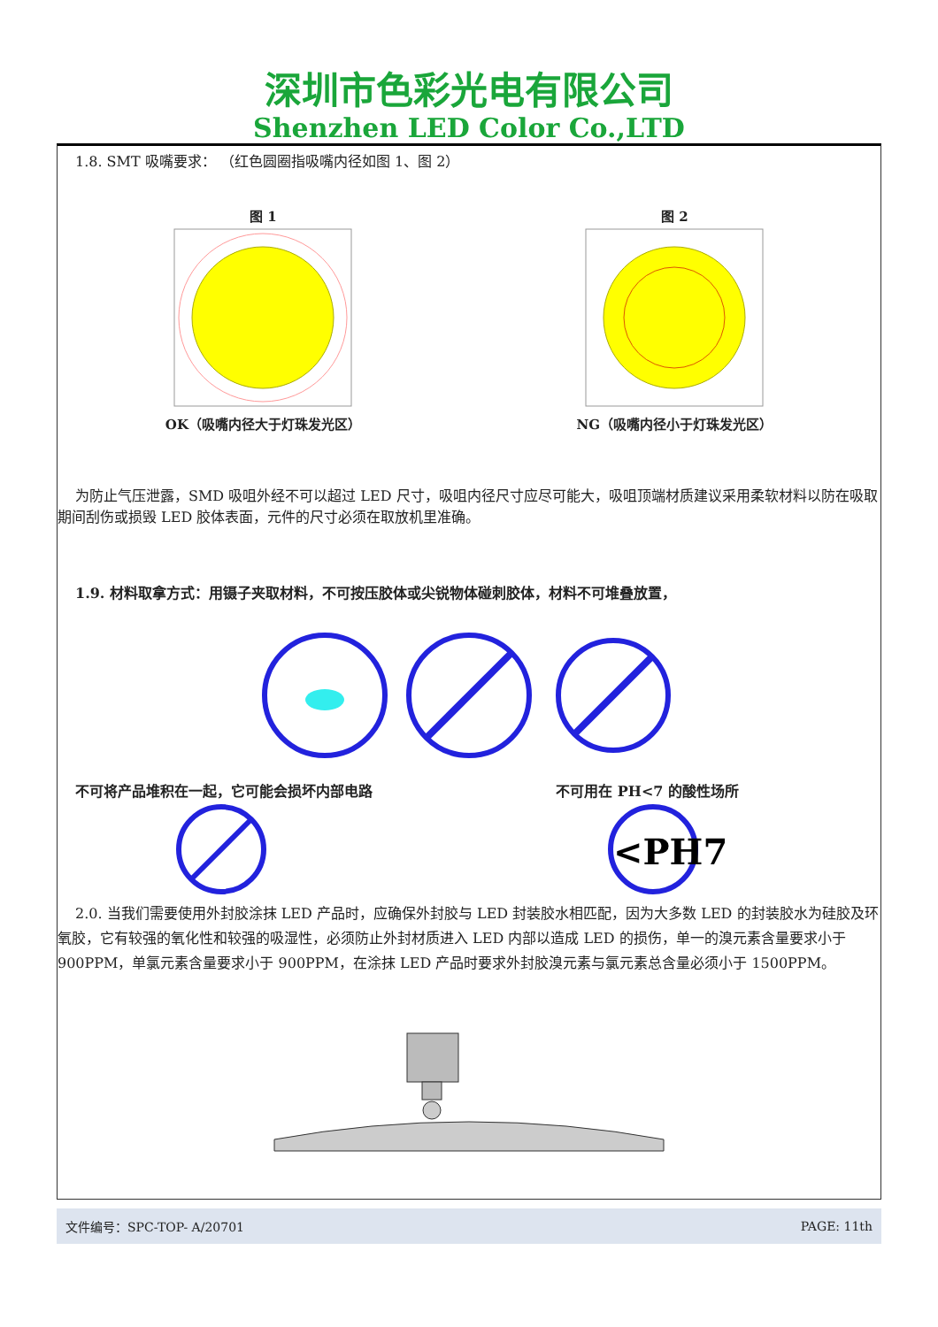深圳市色彩光电有限公司
Shenzhen LED Color Co.,LTD
1.8. SMT 吸嘴要求： （红色圆圈指吸嘴内径如图 1、图 2）
图 1
OK（吸嘴内径大于灯珠发光区）
图 2
NG（吸嘴内径小于灯珠发光区）
为防止气压泄露，SMD 吸咀外经不可以超过 LED 尺寸，吸咀内径尺寸应尽可能大，吸咀顶端材质建议采用柔软材料以防在吸取期间刮伤或损毁 LED 胶体表面，元件的尺寸必须在取放机里准确。
1.9. 材料取拿方式：用镊子夹取材料，不可按压胶体或尖锐物体碰刺胶体，材料不可堆叠放置，
不可将产品堆积在一起，它可能会损坏内部电路
不可用在 PH<7 的酸性场所
<PH7
2.0. 当我们需要使用外封胶涂抹 LED 产品时，应确保外封胶与 LED 封装胶水相匹配，因为大多数 LED 的封装胶水为硅胶及环氧胶，它有较强的氧化性和较强的吸湿性，必须防止外封材质进入 LED 内部以造成 LED 的损伤，单一的溴元素含量要求小于 900PPM，单氯元素含量要求小于 900PPM，在涂抹 LED 产品时要求外封胶溴元素与氯元素总含量必须小于 1500PPM。
文件编号：SPC-TOP- A/20701 PAGE: 11th